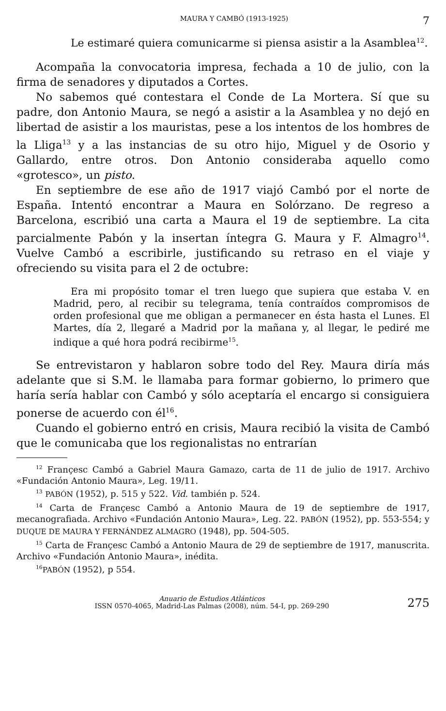MAURA Y CAMBÓ (1913-1925) 7
Le estimaré quiera comunicarme si piensa asistir a la Asamblea<sup>12</sup>.
Acompaña la convocatoria impresa, fechada a 10 de julio, con la firma de senadores y diputados a Cortes.
No sabemos qué contestara el Conde de La Mortera. Sí que su padre, don Antonio Maura, se negó a asistir a la Asamblea y no dejó en libertad de asistir a los mauristas, pese a los intentos de los hombres de la Lliga<sup>13</sup> y a las instancias de su otro hijo, Miguel y de Osorio y Gallardo, entre otros. Don Antonio consideraba aquello como «grotesco», un pisto.
En septiembre de ese año de 1917 viajó Cambó por el norte de España. Intentó encontrar a Maura en Solórzano. De regreso a Barcelona, escribió una carta a Maura el 19 de septiembre. La cita parcialmente Pabón y la insertan íntegra G. Maura y F. Almagro<sup>14</sup>. Vuelve Cambó a escribirle, justificando su retraso en el viaje y ofreciendo su visita para el 2 de octubre:
Era mi propósito tomar el tren luego que supiera que estaba V. en Madrid, pero, al recibir su telegrama, tenía contraídos compromisos de orden profesional que me obligan a permanecer en ésta hasta el Lunes. El Martes, día 2, llegaré a Madrid por la mañana y, al llegar, le pediré me indique a qué hora podrá recibirme<sup>15</sup>.
Se entrevistaron y hablaron sobre todo del Rey. Maura diría más adelante que si S.M. le llamaba para formar gobierno, lo primero que haría sería hablar con Cambó y sólo aceptaría el encargo si consiguiera ponerse de acuerdo con él<sup>16</sup>.
Cuando el gobierno entró en crisis, Maura recibió la visita de Cambó que le comunicaba que los regionalistas no entrarían
<sup>12</sup> Françesc Cambó a Gabriel Maura Gamazo, carta de 11 de julio de 1917. Archivo «Fundación Antonio Maura», Leg. 19/11.
<sup>13</sup> PABÓN (1952), p. 515 y 522. Vid. también p. 524.
<sup>14</sup> Carta de Françesc Cambó a Antonio Maura de 19 de septiembre de 1917, mecanografiada. Archivo «Fundación Antonio Maura», Leg. 22. PABÓN (1952), pp. 553-554; y DUQUE DE MAURA Y FERNÁNDEZ ALMAGRO (1948), pp. 504-505.
<sup>15</sup> Carta de Françesc Cambó a Antonio Maura de 29 de septiembre de 1917, manuscrita. Archivo «Fundación Antonio Maura», inédita.
<sup>16</sup>PABÓN (1952), p 554.
Anuario de Estudios Atlánticos
ISSN 0570-4065, Madrid-Las Palmas (2008), núm. 54-I, pp. 269-290 275